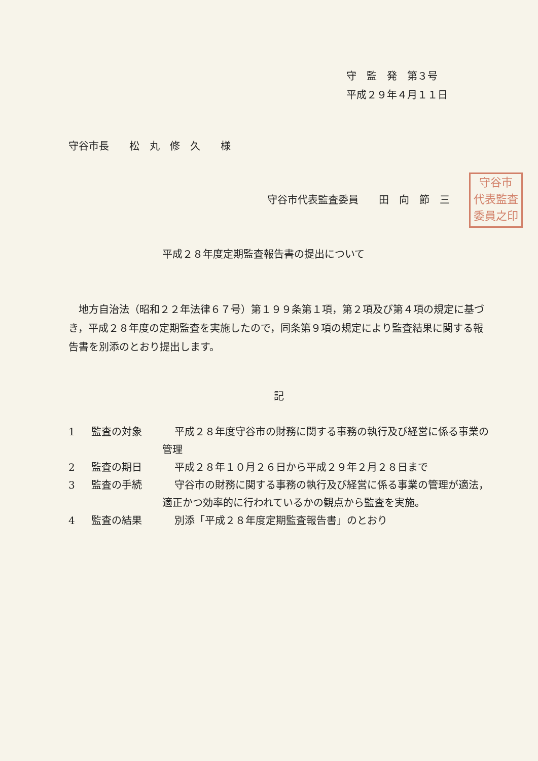守　監　発　第３号
平成２９年４月１１日
守谷市長　　松　丸　修　久　　様
守谷市
代表監査
委員之印
守谷市代表監査委員　　田　向　節　三
平成２８年度定期監査報告書の提出について
地方自治法（昭和２２年法律６７号）第１９９条第１項，第２項及び第４項の規定に基づき，平成２８年度の定期監査を実施したので，同条第９項の規定により監査結果に関する報告書を別添のとおり提出します。
記
1 監査の対象 平成２８年度守谷市の財務に関する事務の執行及び経営に係る事業の管理
2 監査の期日 平成２８年１０月２６日から平成２９年２月２８日まで
3 監査の手続 守谷市の財務に関する事務の執行及び経営に係る事業の管理が適法，適正かつ効率的に行われているかの観点から監査を実施。
4 監査の結果 別添「平成２８年度定期監査報告書」のとおり